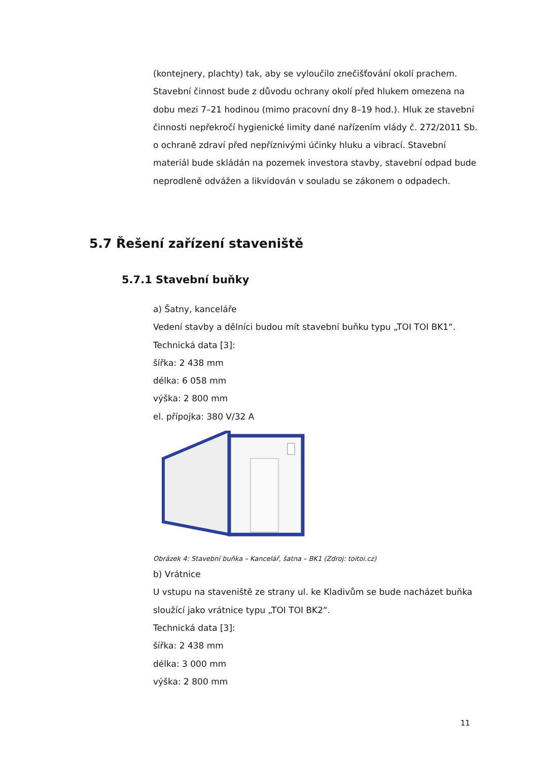(kontejnery, plachty) tak, aby se vyloučilo znečišťování okolí prachem.
Stavební činnost bude z důvodu ochrany okolí před hlukem omezena na dobu mezi 7–21 hodinou (mimo pracovní dny 8–19 hod.). Hluk ze stavební činnosti nepřekročí hygienické limity dané nařízením vlády č. 272/2011 Sb. o ochraně zdraví před nepříznivými účinky hluku a vibrací. Stavební materiál bude skládán na pozemek investora stavby, stavební odpad bude neprodleně odvážen a likvidován v souladu se zákonem o odpadech.
5.7 Řešení zařízení staveniště
5.7.1 Stavební buňky
a) Šatny, kanceláře
Vedení stavby a dělníci budou mít stavební buňku typu „TOI TOI BK1“.
Technická data [3]:
šířka: 2 438 mm
délka: 6 058 mm
výška: 2 800 mm
el. přípojka: 380 V/32 A
Obrázek 4: Stavební buňka – Kancelář, šatna – BK1 (Zdroj: toitoi.cz)
b) Vrátnice
U vstupu na staveniště ze strany ul. ke Kladivům se bude nacházet buňka sloužící jako vrátnice typu „TOI TOI BK2“.
Technická data [3]:
šířka: 2 438 mm
délka: 3 000 mm
výška: 2 800 mm
11